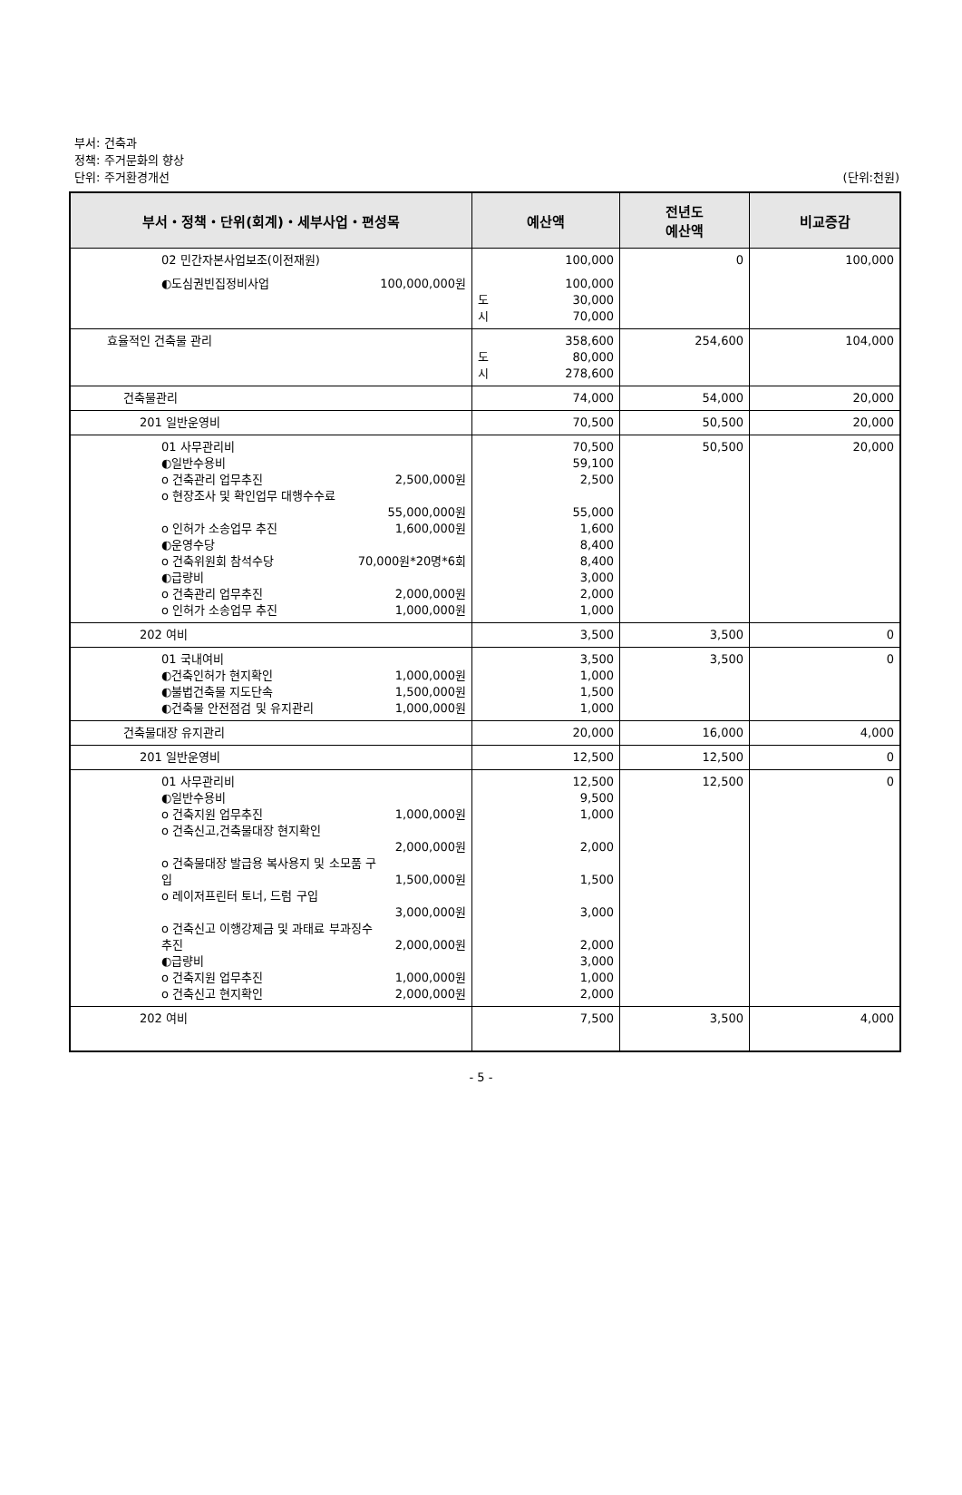부서: 건축과
정책: 주거문화의 향상
단위: 주거환경개선
(단위:천원)
| 부서・정책・단위(회계)・세부사업・편성목 | 예산액 | 전년도 예산액 | 비교증감 |
| --- | --- | --- | --- |
| 02 민간자본사업보조(이전재원) | 100,000 | 0 | 100,000 |
| ◐도심권빈집정비사업 100,000,000원 | 100,000 도 30,000 시 70,000 | | |
| 효율적인 건축물 관리 | 358,600 도 80,000 시 278,600 | 254,600 | 104,000 |
| 건축물관리 | 74,000 | 54,000 | 20,000 |
| 201 일반운영비 | 70,500 | 50,500 | 20,000 |
| 01 사무관리비 ◐일반수용비 o 건축관리 업무추진 2,500,000원 o 현장조사 및 확인업무 대행수수료 55,000,000원 o 인허가 소송업무 추진 1,600,000원 ◐운영수당 o 건축위원회 참석수당 70,000원*20명*6회 ◐급량비 o 건축관리 업무추진 2,000,000원 o 인허가 소송업무 추진 1,000,000원 | 70,500 59,100 2,500 55,000 1,600 8,400 8,400 3,000 2,000 1,000 | 50,500 | 20,000 |
| 202 여비 | 3,500 | 3,500 | 0 |
| 01 국내여비 ◐건축인허가 현지확인 1,000,000원 ◐불법건축물 지도단속 1,500,000원 ◐건축물 안전점검 및 유지관리 1,000,000원 | 3,500 1,000 1,500 1,000 | 3,500 | 0 |
| 건축물대장 유지관리 | 20,000 | 16,000 | 4,000 |
| 201 일반운영비 | 12,500 | 12,500 | 0 |
| 01 사무관리비 ◐일반수용비 o 건축지원 업무추진 1,000,000원 o 건축신고,건축물대장 현지확인 2,000,000원 o 건축물대장 발급용 복사용지 및 소모품 구 입 1,500,000원 o 레이저프린터 토너, 드럼 구입 3,000,000원 o 건축신고 이행강제금 및 과태료 부과징수 추진 2,000,000원 ◐급량비 o 건축지원 업무추진 1,000,000원 o 건축신고 현지확인 2,000,000원 | 12,500 9,500 1,000 2,000 1,500 3,000 2,000 3,000 1,000 2,000 | 12,500 | 0 |
| 202 여비 | 7,500 | 3,500 | 4,000 |
- 5 -